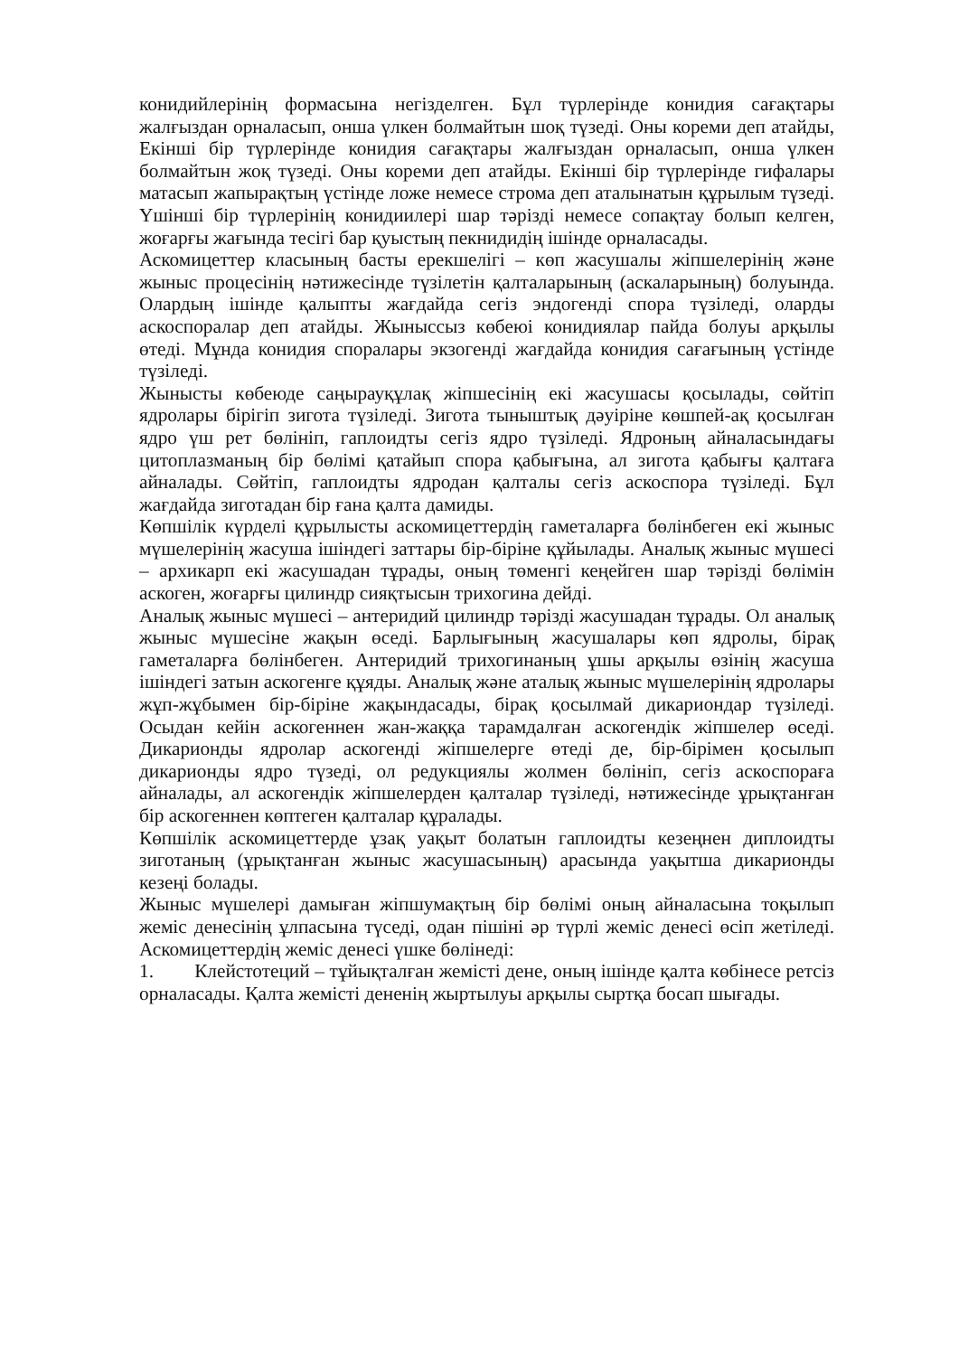конидийлерінің формасына негізделген. Бұл түрлерінде конидия сағақтары жалғыздан орналасып, онша үлкен болмайтын шоқ түзеді. Оны кореми деп атайды, Екінші бір түрлерінде конидия сағақтары жалғыздан орналасып, онша үлкен болмайтын жоқ түзеді. Оны кореми деп атайды. Екінші бір түрлерінде гифалары матасып жапырақтың үстінде ложе немесе строма деп аталынатын құрылым түзеді. Үшінші бір түрлерінің конидиилері шар тәрізді немесе сопақтау болып келген, жоғарғы жағында тесігі бар қуыстың пекнидидің ішінде орналасады.
Аскомицеттер класының басты ерекшелігі – көп жасушалы жіпшелерінің және жыныс процесінің нәтижесінде түзілетін қалталарының (аскаларының) болуында. Олардың ішінде қалыпты жағдайда сегіз эндогенді спора түзіледі, оларды аскоспоралар деп атайды. Жыныссыз көбеюі конидиялар пайда болуы арқылы өтеді. Мұнда конидия споралары экзогенді жағдайда конидия сағағының үстінде түзіледі.
Жынысты көбеюде саңырауқұлақ жіпшесінің екі жасушасы қосылады, сөйтіп ядролары бірігіп зигота түзіледі. Зигота тыныштық дәуіріне көшпей-ақ қосылған ядро үш рет бөлініп, гаплоидты сегіз ядро түзіледі. Ядроның айналасындағы цитоплазманың бір бөлімі қатайып спора қабығына, ал зигота қабығы қалтаға айналады. Сөйтіп, гаплоидты ядродан қалталы сегіз аскоспора түзіледі. Бұл жағдайда зиготадан бір ғана қалта дамиды.
Көпшілік күрделі құрылысты аскомицеттердің гаметаларға бөлінбеген екі жыныс мүшелерінің жасуша ішіндегі заттары бір-біріне құйылады. Аналық жыныс мүшесі – архикарп екі жасушадан тұрады, оның төменгі кеңейген шар тәрізді бөлімін аскоген, жоғарғы цилиндр сияқтысын трихогина дейді.
Аналық жыныс мүшесі – антеридий цилиндр тәрізді жасушадан тұрады. Ол аналық жыныс мүшесіне жақын өседі. Барлығының жасушалары көп ядролы, бірақ гаметаларға бөлінбеген. Антеридий трихогинаның ұшы арқылы өзінің жасуша ішіндегі затын аскогенге құяды. Аналық және аталық жыныс мүшелерінің ядролары жұп-жұбымен бір-біріне жақындасады, бірақ қосылмай дикариондар түзіледі. Осыдан кейін аскогеннен жан-жаққа тарамдалған аскогендік жіпшелер өседі. Дикарионды ядролар аскогенді жіпшелерге өтеді де, бір-бірімен қосылып дикарионды ядро түзеді, ол редукциялы жолмен бөлініп, сегіз аскоспораға айналады, ал аскогендік жіпшелерден қалталар түзіледі, нәтижесінде ұрықтанған бір аскогеннен көптеген қалталар құралады.
Көпшілік аскомицеттерде ұзақ уақыт болатын гаплоидты кезеңнен диплоидты зиготаның (ұрықтанған жыныс жасушасының) арасында уақытша дикарионды кезеңі болады.
Жыныс мүшелері дамыған жіпшумақтың бір бөлімі оның айналасына тоқылып жеміс денесінің ұлпасына түседі, одан пішіні әр түрлі жеміс денесі өсіп жетіледі. Аскомицеттердің жеміс денесі үшке бөлінеді:
1. Клейстотеций – тұйықталған жемісті дене, оның ішінде қалта көбінесе ретсіз орналасады. Қалта жемісті дененің жыртылуы арқылы сыртқа босап шығады.